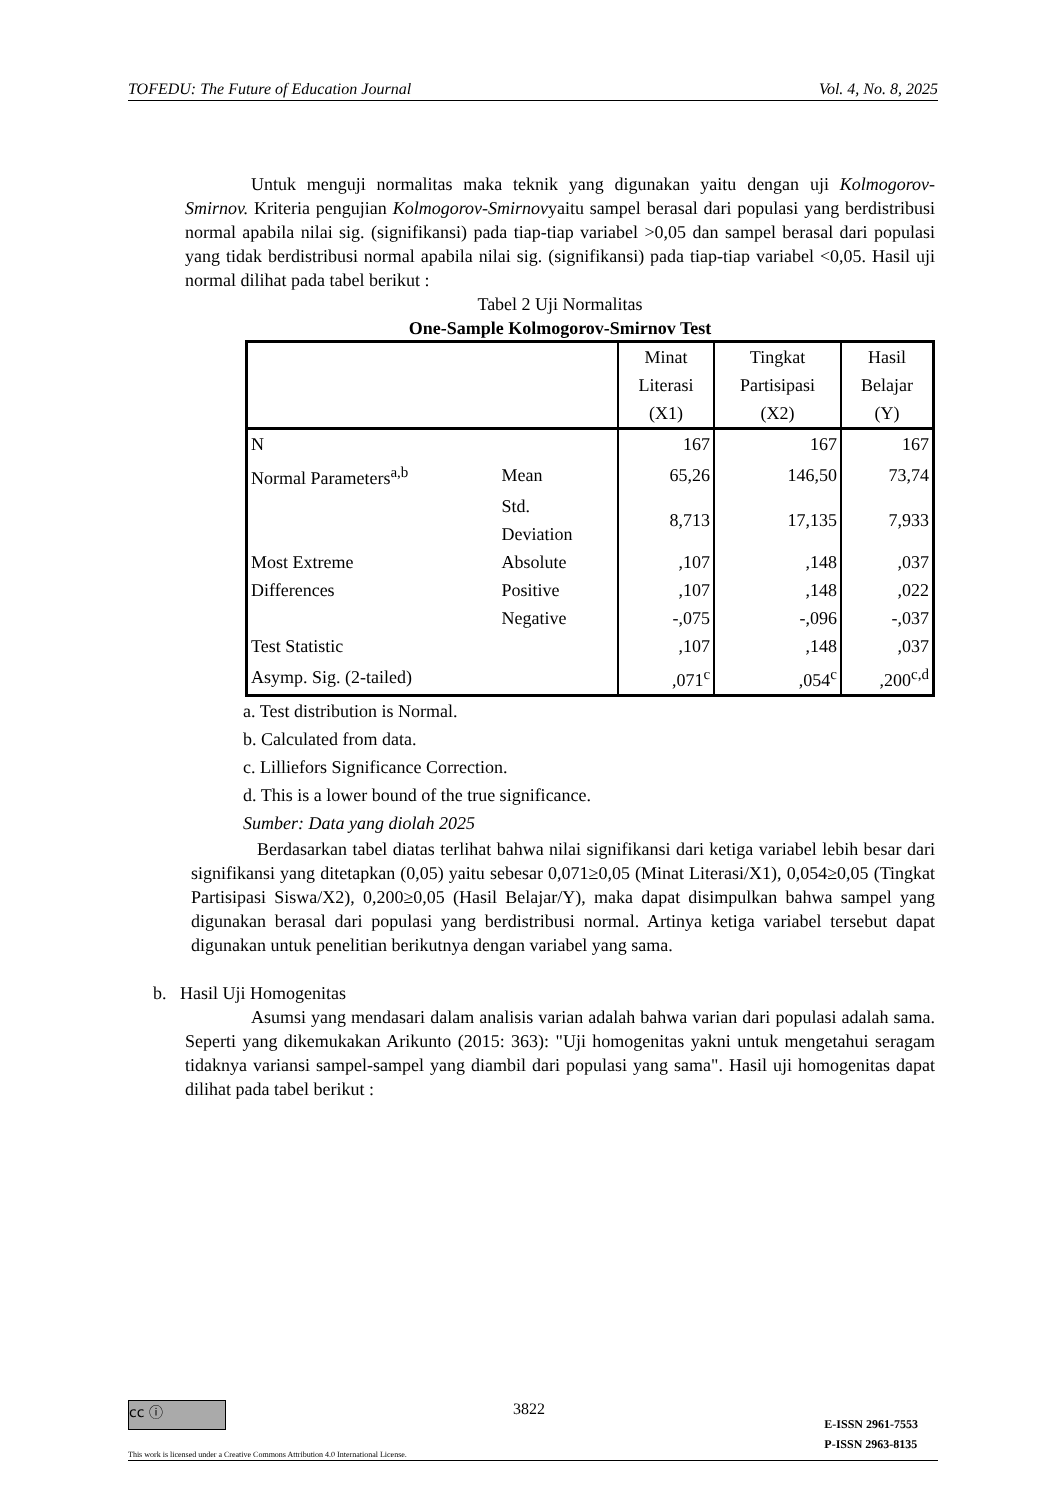TOFEDU: The Future of Education Journal Vol. 4, No. 8, 2025
Untuk menguji normalitas maka teknik yang digunakan yaitu dengan uji Kolmogorov-Smirnov. Kriteria pengujian Kolmogorov-Smirnovyaitu sampel berasal dari populasi yang berdistribusi normal apabila nilai sig. (signifikansi) pada tiap-tiap variabel >0,05 dan sampel berasal dari populasi yang tidak berdistribusi normal apabila nilai sig. (signifikansi) pada tiap-tiap variabel <0,05. Hasil uji normal dilihat pada tabel berikut :
Tabel 2 Uji Normalitas
One-Sample Kolmogorov-Smirnov Test
| | | Minat Literasi (X1) | Tingkat Partisipasi (X2) | Hasil Belajar (Y) |
| --- | --- | --- | --- | --- |
| N | | 167 | 167 | 167 |
| Normal Parameters<sup>a,b</sup> | Mean | 65,26 | 146,50 | 73,74 |
| | Std. Deviation | 8,713 | 17,135 | 7,933 |
| Most Extreme | Absolute | ,107 | ,148 | ,037 |
| Differences | Positive | ,107 | ,148 | ,022 |
| | Negative | -,075 | -,096 | -,037 |
| Test Statistic | | ,107 | ,148 | ,037 |
| Asymp. Sig. (2-tailed) | | ,071<sup>c</sup> | ,054<sup>c</sup> | ,200<sup>c,d</sup> |
a. Test distribution is Normal.
b. Calculated from data.
c. Lilliefors Significance Correction.
d. This is a lower bound of the true significance.
Sumber: Data yang diolah 2025
Berdasarkan tabel diatas terlihat bahwa nilai signifikansi dari ketiga variabel lebih besar dari signifikansi yang ditetapkan (0,05) yaitu sebesar 0,071≥0,05 (Minat Literasi/X1), 0,054≥0,05 (Tingkat Partisipasi Siswa/X2), 0,200≥0,05 (Hasil Belajar/Y), maka dapat disimpulkan bahwa sampel yang digunakan berasal dari populasi yang berdistribusi normal. Artinya ketiga variabel tersebut dapat digunakan untuk penelitian berikutnya dengan variabel yang sama.
b. Hasil Uji Homogenitas
Asumsi yang mendasari dalam analisis varian adalah bahwa varian dari populasi adalah sama. Seperti yang dikemukakan Arikunto (2015: 363): "Uji homogenitas yakni untuk mengetahui seragam tidaknya variansi sampel-sampel yang diambil dari populasi yang sama". Hasil uji homogenitas dapat dilihat pada tabel berikut :
cc ⓘ 3822
E-ISSN 2961-7553
P-ISSN 2963-8135
This work is licensed under a Creative Commons Attribution 4.0 International License.